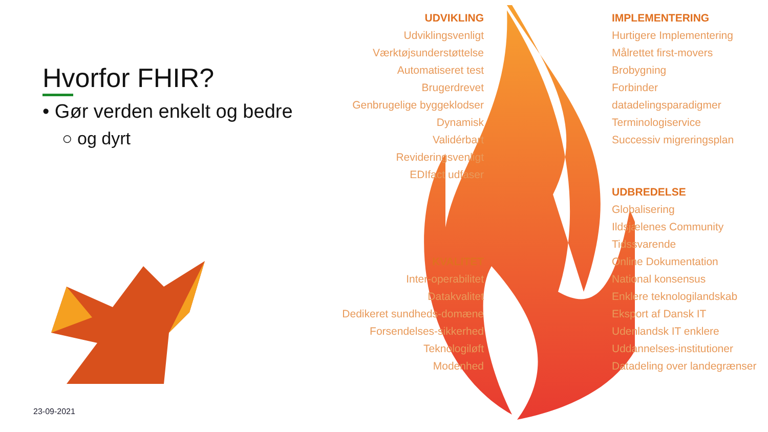Hvorfor FHIR?
• Gør verden enkelt og bedre
○ og dyrt
23-09-2021
UDVIKLING
Udviklingsvenligt
Værktøjsunderstøttelse
Automatiseret test
Brugerdrevet
Genbrugelige byggeklodser
Dynamisk
Validérbart
Revideringsvenligt
EDIfact udfaser
KVALITET
Inter-operabilitet
Datakvalitet
Dedikeret sundheds-domæne
Forsendelses-sikkerhed
Teknologiløft
Modenhed
IMPLEMENTERING
Hurtigere Implementering
Målrettet first-movers
Brobygning
Forbinder datadelingsparadigmer
Terminologiservice
Successiv migreringsplan
UDBREDELSE
Globalisering
Ildsjælenes Community
Tidssvarende
Online Dokumentation
National konsensus
Enklere teknologilandskab
Eksport af Dansk IT
Udenlandsk IT enklere
Uddannelses-institutioner
Datadeling over landegrænser